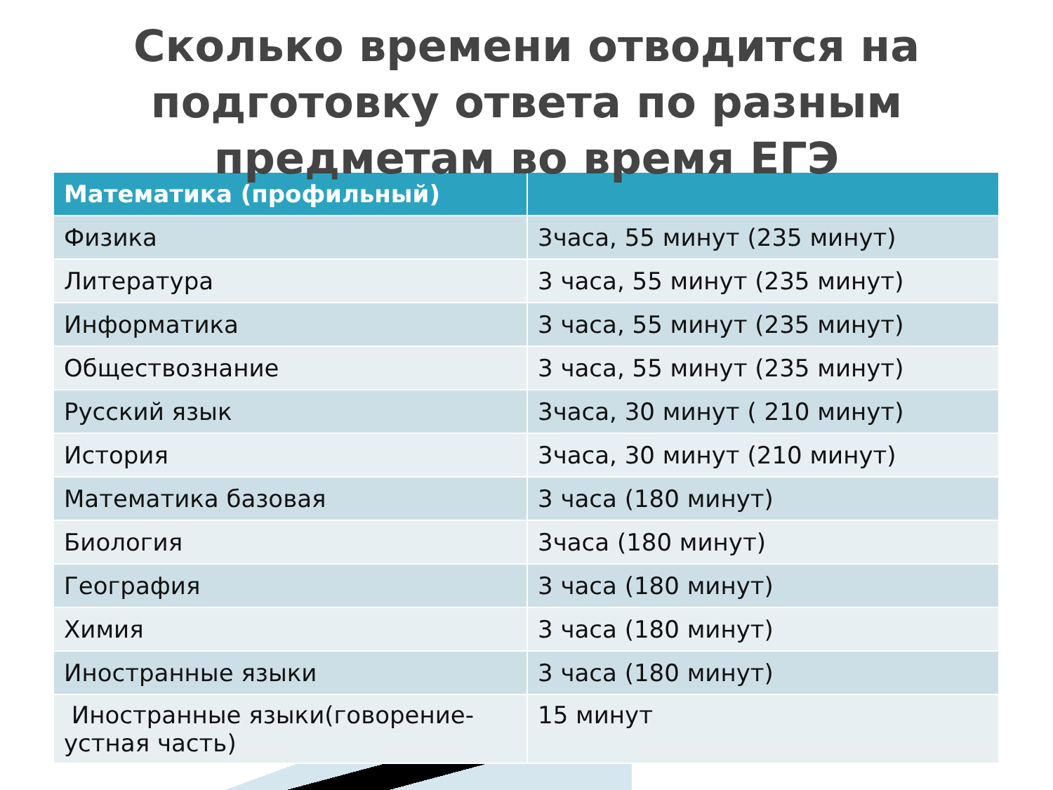Сколько времени отводится на подготовку ответа по разным предметам во время ЕГЭ
| Математика (профильный) | |
| --- | --- |
| Физика | 3часа, 55 минут (235 минут) |
| Литература | 3 часа, 55 минут (235 минут) |
| Информатика | 3 часа, 55 минут (235 минут) |
| Обществознание | 3 часа, 55 минут (235 минут) |
| Русский язык | 3часа, 30 минут ( 210 минут) |
| История | 3часа, 30 минут (210 минут) |
| Математика базовая | 3 часа (180 минут) |
| Биология | 3часа (180 минут) |
| География | 3 часа (180 минут) |
| Химия | 3 часа (180 минут) |
| Иностранные языки | 3 часа (180 минут) |
| Иностранные языки(говорение-устная часть) | 15 минут |